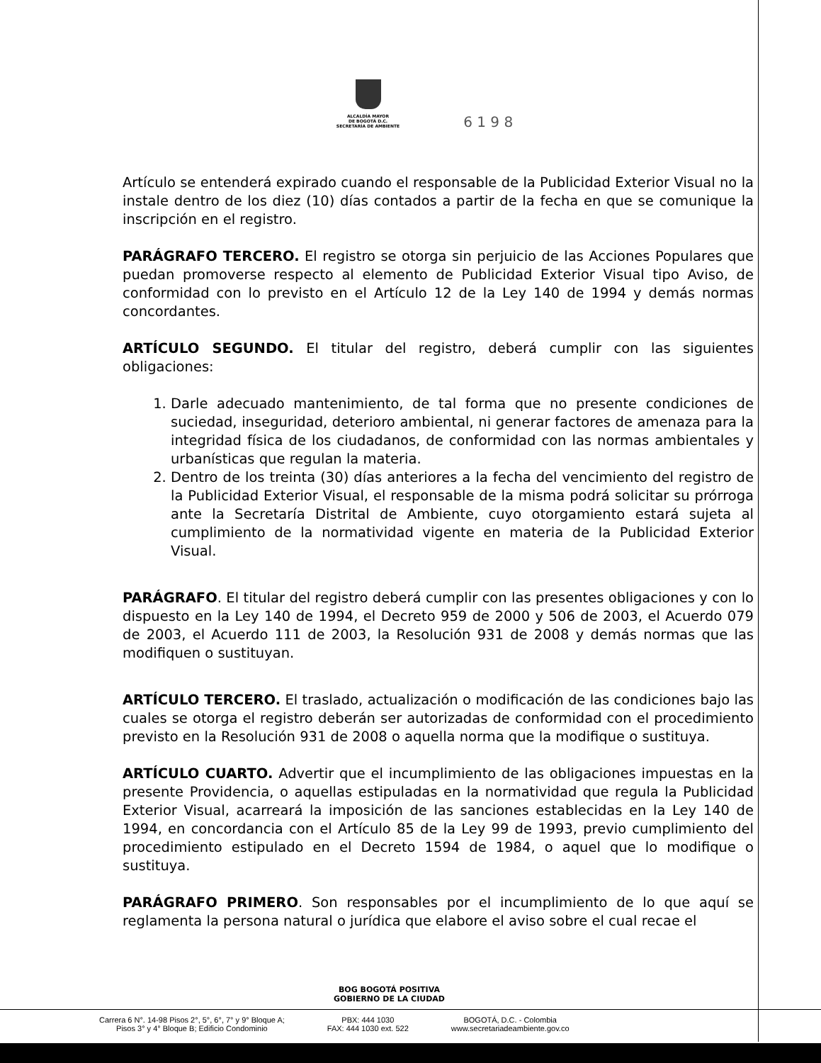ALCALDÍA MAYOR
DE BOGOTÁ D.C.
SECRETARÍA DE AMBIENTE
6 1 9 8
Artículo se entenderá expirado cuando el responsable de la Publicidad Exterior Visual no la instale dentro de los diez (10) días contados a partir de la fecha en que se comunique la inscripción en el registro.
PARÁGRAFO TERCERO. El registro se otorga sin perjuicio de las Acciones Populares que puedan promoverse respecto al elemento de Publicidad Exterior Visual tipo Aviso, de conformidad con lo previsto en el Artículo 12 de la Ley 140 de 1994 y demás normas concordantes.
ARTÍCULO SEGUNDO. El titular del registro, deberá cumplir con las siguientes obligaciones:
1. Darle adecuado mantenimiento, de tal forma que no presente condiciones de suciedad, inseguridad, deterioro ambiental, ni generar factores de amenaza para la integridad física de los ciudadanos, de conformidad con las normas ambientales y urbanísticas que regulan la materia.
2. Dentro de los treinta (30) días anteriores a la fecha del vencimiento del registro de la Publicidad Exterior Visual, el responsable de la misma podrá solicitar su prórroga ante la Secretaría Distrital de Ambiente, cuyo otorgamiento estará sujeta al cumplimiento de la normatividad vigente en materia de la Publicidad Exterior Visual.
PARÁGRAFO. El titular del registro deberá cumplir con las presentes obligaciones y con lo dispuesto en la Ley 140 de 1994, el Decreto 959 de 2000 y 506 de 2003, el Acuerdo 079 de 2003, el Acuerdo 111 de 2003, la Resolución 931 de 2008 y demás normas que las modifiquen o sustituyan.
ARTÍCULO TERCERO. El traslado, actualización o modificación de las condiciones bajo las cuales se otorga el registro deberán ser autorizadas de conformidad con el procedimiento previsto en la Resolución 931 de 2008 o aquella norma que la modifique o sustituya.
ARTÍCULO CUARTO. Advertir que el incumplimiento de las obligaciones impuestas en la presente Providencia, o aquellas estipuladas en la normatividad que regula la Publicidad Exterior Visual, acarreará la imposición de las sanciones establecidas en la Ley 140 de 1994, en concordancia con el Artículo 85 de la Ley 99 de 1993, previo cumplimiento del procedimiento estipulado en el Decreto 1594 de 1984, o aquel que lo modifique o sustituya.
PARÁGRAFO PRIMERO. Son responsables por el incumplimiento de lo que aquí se reglamenta la persona natural o jurídica que elabore el aviso sobre el cual recae el
BOG BOGOTÁ POSITIVA
GOBIERNO DE LA CIUDAD
Carrera 6 N°. 14-98 Pisos 2°, 5°, 6°, 7° y 9° Bloque A;
Pisos 3° y 4° Bloque B; Edificio Condominio
PBX: 444 1030
FAX: 444 1030 ext. 522
BOGOTÁ, D.C. - Colombia
www.secretariadeambiente.gov.co